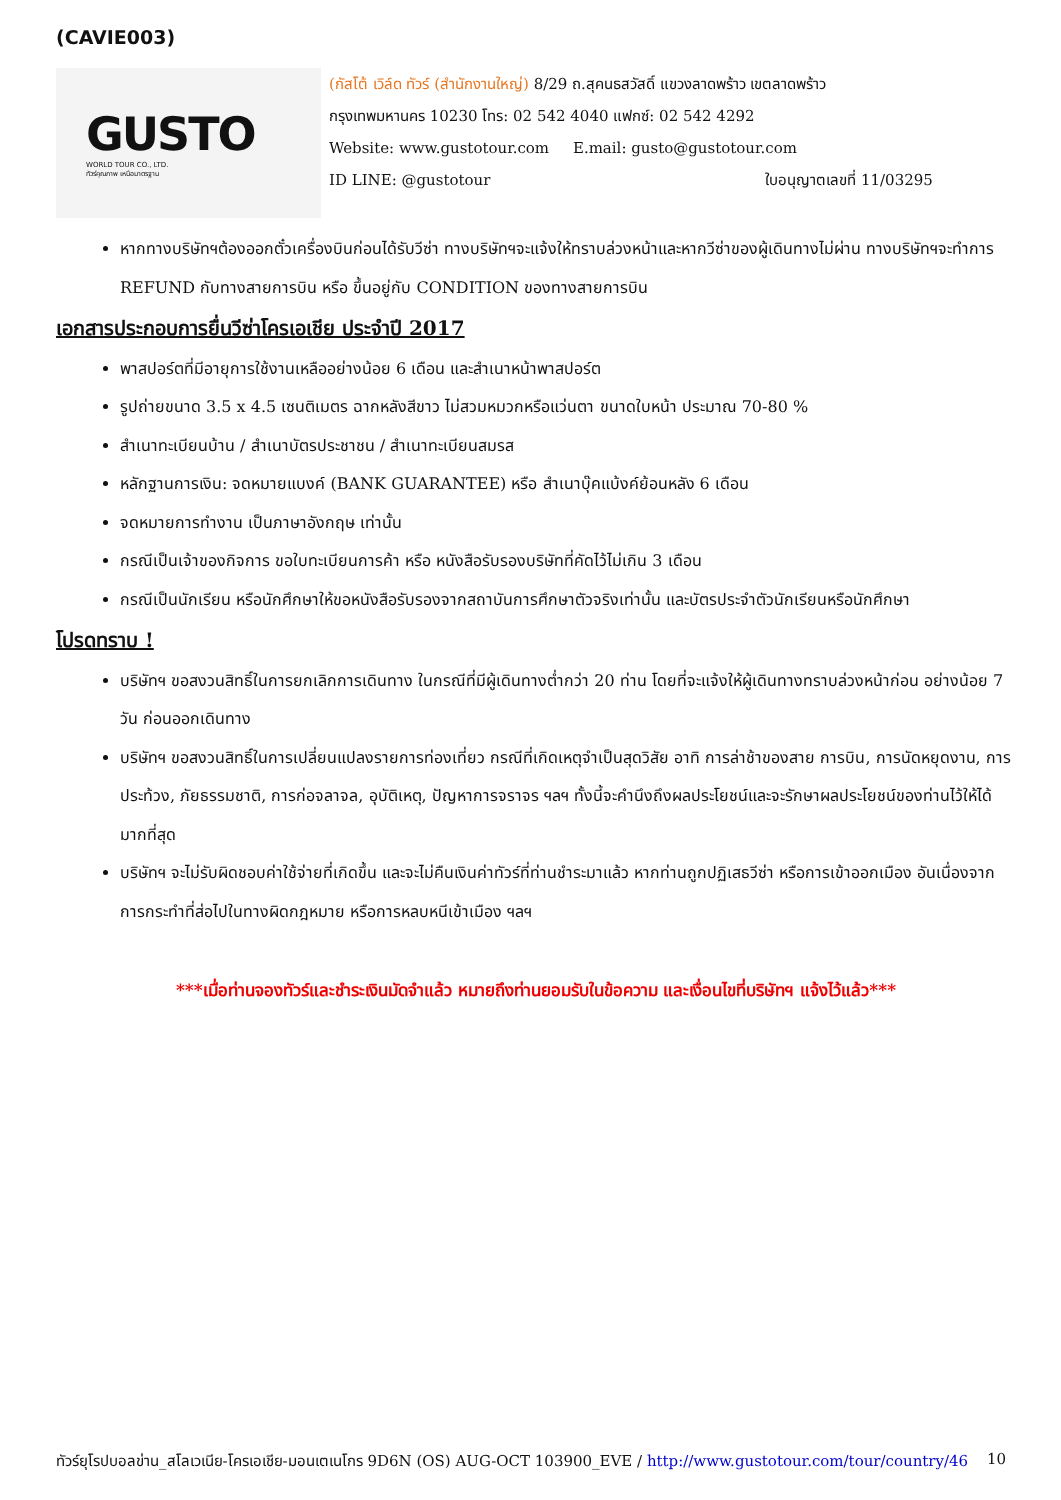(CAVIE003)
GUSTO
WORLD TOUR CO., LTD.
ทัวร์คุณภาพ เหนือมาตรฐาน
(กัสโต้ เวิล์ด ทัวร์ (สำนักงานใหญ่) 8/29 ถ.สุคนธสวัสดิ์ แขวงลาดพร้าว เขตลาดพร้าว
กรุงเทพมหานคร 10230 โทร: 02 542 4040 แฟกซ์: 02 542 4292
Website: www.gustotour.com E.mail: gusto@gustotour.com
ID LINE: @gustotour ใบอนุญาตเลขที่ 11/03295
หากทางบริษัทฯต้องออกตั๋วเครื่องบินก่อนได้รับวีซ่า ทางบริษัทฯจะแจ้งให้ทราบล่วงหน้าและหากวีซ่าของผู้เดินทางไม่ผ่าน ทางบริษัทฯจะทำการ REFUND กับทางสายการบิน หรือ ขึ้นอยู่กับ CONDITION ของทางสายการบิน
เอกสารประกอบการยื่นวีซ่าโครเอเชีย ประจำปี 2017
พาสปอร์ตที่มีอายุการใช้งานเหลืออย่างน้อย 6 เดือน และสำเนาหน้าพาสปอร์ต
รูปถ่ายขนาด 3.5 x 4.5 เซนติเมตร ฉากหลังสีขาว ไม่สวมหมวกหรือแว่นตา ขนาดใบหน้า ประมาณ 70-80 %
สำเนาทะเบียนบ้าน / สำเนาบัตรประชาชน / สำเนาทะเบียนสมรส
หลักฐานการเงิน: จดหมายแบงค์ (BANK GUARANTEE) หรือ สำเนาบุ๊คแบ้งค์ย้อนหลัง 6 เดือน
จดหมายการทำงาน เป็นภาษาอังกฤษ เท่านั้น
กรณีเป็นเจ้าของกิจการ ขอใบทะเบียนการค้า หรือ หนังสือรับรองบริษัทที่คัดไว้ไม่เกิน 3 เดือน
กรณีเป็นนักเรียน หรือนักศึกษาให้ขอหนังสือรับรองจากสถาบันการศึกษาตัวจริงเท่านั้น และบัตรประจำตัวนักเรียนหรือนักศึกษา
โปรดทราบ !
บริษัทฯ ขอสงวนสิทธิ์ในการยกเลิกการเดินทาง ในกรณีที่มีผู้เดินทางต่ำกว่า 20 ท่าน โดยที่จะแจ้งให้ผู้เดินทางทราบล่วงหน้าก่อน อย่างน้อย 7 วัน ก่อนออกเดินทาง
บริษัทฯ ขอสงวนสิทธิ์ในการเปลี่ยนแปลงรายการท่องเที่ยว กรณีที่เกิดเหตุจำเป็นสุดวิสัย อาทิ การล่าช้าของสาย การบิน, การนัดหยุดงาน, การประท้วง, ภัยธรรมชาติ, การก่อจลาจล, อุบัติเหตุ, ปัญหาการจราจร ฯลฯ ทั้งนี้จะคำนึงถึงผลประโยชน์และจะรักษาผลประโยชน์ของท่านไว้ให้ได้มากที่สุด
บริษัทฯ จะไม่รับผิดชอบค่าใช้จ่ายที่เกิดขึ้น และจะไม่คืนเงินค่าทัวร์ที่ท่านชำระมาแล้ว หากท่านถูกปฏิเสธวีซ่า หรือการเข้าออกเมือง อันเนื่องจากการกระทำที่ส่อไปในทางผิดกฎหมาย หรือการหลบหนีเข้าเมือง ฯลฯ
***เมื่อท่านจองทัวร์และชำระเงินมัดจำแล้ว หมายถึงท่านยอมรับในข้อความ และเงื่อนไขที่บริษัทฯ แจ้งไว้แล้ว***
ทัวร์ยุโรปบอลข่าน_สโลเวเนีย-โครเอเชีย-มอนเตเนโกร 9D6N (OS) AUG-OCT 103900_EVE / http://www.gustotour.com/tour/country/46 10